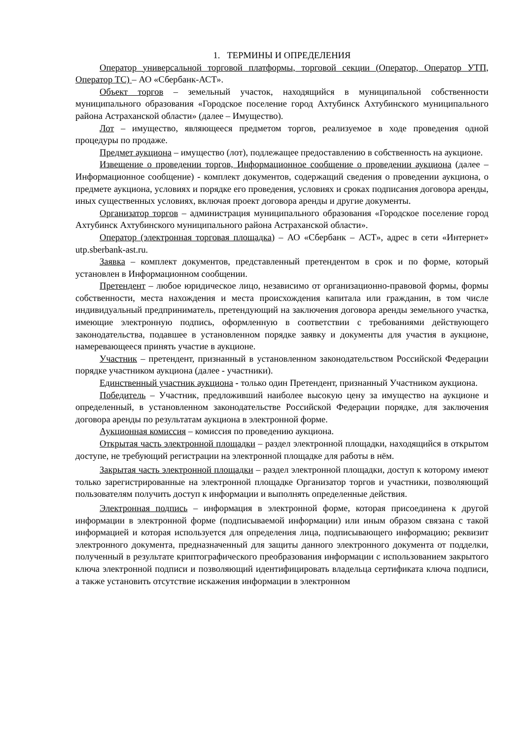1. ТЕРМИНЫ И ОПРЕДЕЛЕНИЯ
Оператор универсальной торговой платформы, торговой секции (Оператор, Оператор УТП, Оператор ТС) – АО «Сбербанк-АСТ».
Объект торгов – земельный участок, находящийся в муниципальной собственности муниципального образования «Городское поселение город Ахтубинск Ахтубинского муниципального района Астраханской области» (далее – Имущество).
Лот – имущество, являющееся предметом торгов, реализуемое в ходе проведения одной процедуры по продаже.
Предмет аукциона – имущество (лот), подлежащее предоставлению в собственность на аукционе.
Извещение о проведении торгов, Информационное сообщение о проведении аукциона (далее – Информационное сообщение) - комплект документов, содержащий сведения о проведении аукциона, о предмете аукциона, условиях и порядке его проведения, условиях и сроках подписания договора аренды, иных существенных условиях, включая проект договора аренды и другие документы.
Организатор торгов – администрация муниципального образования «Городское поселение город Ахтубинск Ахтубинского муниципального района Астраханской области».
Оператор (электронная торговая площадка) – АО «Сбербанк – АСТ», адрес в сети «Интернет» utp.sberbank-ast.ru.
Заявка – комплект документов, представленный претендентом в срок и по форме, который установлен в Информационном сообщении.
Претендент – любое юридическое лицо, независимо от организационно-правовой формы, формы собственности, места нахождения и места происхождения капитала или гражданин, в том числе индивидуальный предприниматель, претендующий на заключения договора аренды земельного участка, имеющие электронную подпись, оформленную в соответствии с требованиями действующего законодательства, подавшее в установленном порядке заявку и документы для участия в аукционе, намеревающееся принять участие в аукционе.
Участник – претендент, признанный в установленном законодательством Российской Федерации порядке участником аукциона (далее - участники).
Единственный участник аукциона - только один Претендент, признанный Участником аукциона.
Победитель – Участник, предложивший наиболее высокую цену за имущество на аукционе и определенный, в установленном законодательстве Российской Федерации порядке, для заключения договора аренды по результатам аукциона в электронной форме.
Аукционная комиссия – комиссия по проведению аукциона.
Открытая часть электронной площадки – раздел электронной площадки, находящийся в открытом доступе, не требующий регистрации на электронной площадке для работы в нём.
Закрытая часть электронной площадки – раздел электронной площадки, доступ к которому имеют только зарегистрированные на электронной площадке Организатор торгов и участники, позволяющий пользователям получить доступ к информации и выполнять определенные действия.
Электронная подпись – информация в электронной форме, которая присоединена к другой информации в электронной форме (подписываемой информации) или иным образом связана с такой информацией и которая используется для определения лица, подписывающего информацию; реквизит электронного документа, предназначенный для защиты данного электронного документа от подделки, полученный в результате криптографического преобразования информации с использованием закрытого ключа электронной подписи и позволяющий идентифицировать владельца сертификата ключа подписи, а также установить отсутствие искажения информации в электронном